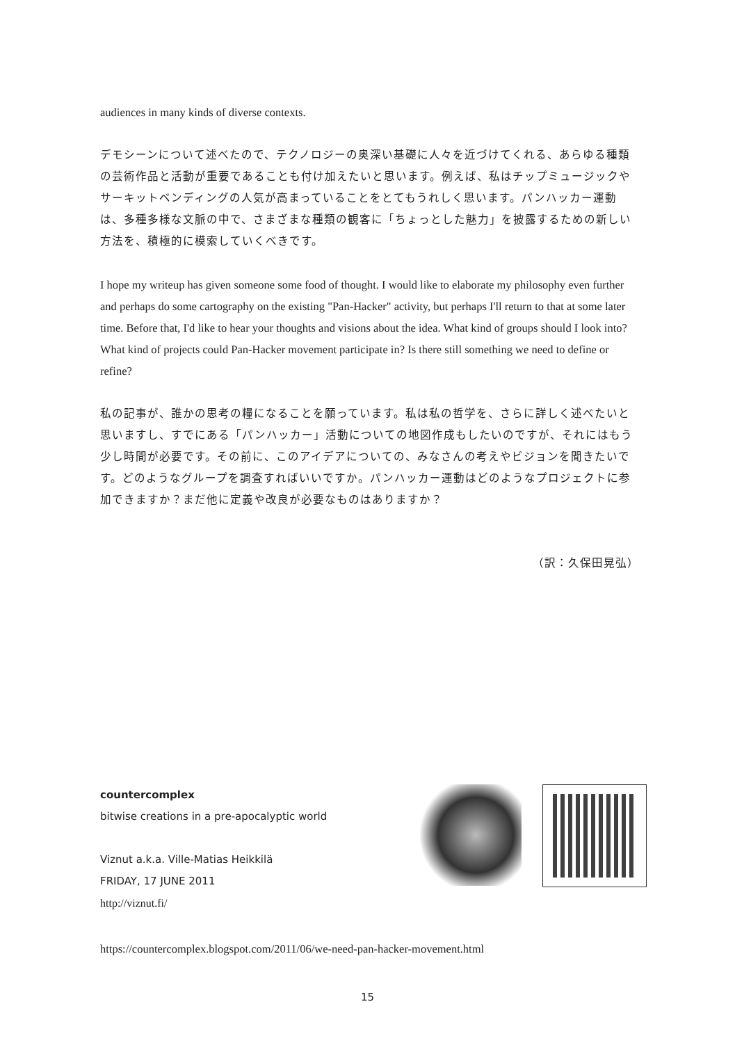audiences in many kinds of diverse contexts.
デモシーンについて述べたので、テクノロジーの奥深い基礎に人々を近づけてくれる、あらゆる種類の芸術作品と活動が重要であることも付け加えたいと思います。例えば、私はチップミュージックやサーキットベンディングの人気が高まっていることをとてもうれしく思います。パンハッカー運動は、多種多様な文脈の中で、さまざまな種類の観客に「ちょっとした魅力」を披露するための新しい方法を、積極的に模索していくべきです。
I hope my writeup has given someone some food of thought. I would like to elaborate my philosophy even further and perhaps do some cartography on the existing "Pan-Hacker" activity, but perhaps I'll return to that at some later time. Before that, I'd like to hear your thoughts and visions about the idea. What kind of groups should I look into? What kind of projects could Pan-Hacker movement participate in? Is there still something we need to define or refine?
私の記事が、誰かの思考の糧になることを願っています。私は私の哲学を、さらに詳しく述べたいと思いますし、すでにある「パンハッカー」活動についての地図作成もしたいのですが、それにはもう少し時間が必要です。その前に、このアイデアについての、みなさんの考えやビジョンを聞きたいです。どのようなグループを調査すればいいですか。パンハッカー運動はどのようなプロジェクトに参加できますか？まだ他に定義や改良が必要なものはありますか？
（訳：久保田晃弘）
countercomplex
bitwise creations in a pre-apocalyptic world
Viznut a.k.a. Ville-Matias Heikkilä
FRIDAY, 17 JUNE 2011
http://viznut.fi/
https://countercomplex.blogspot.com/2011/06/we-need-pan-hacker-movement.html
15